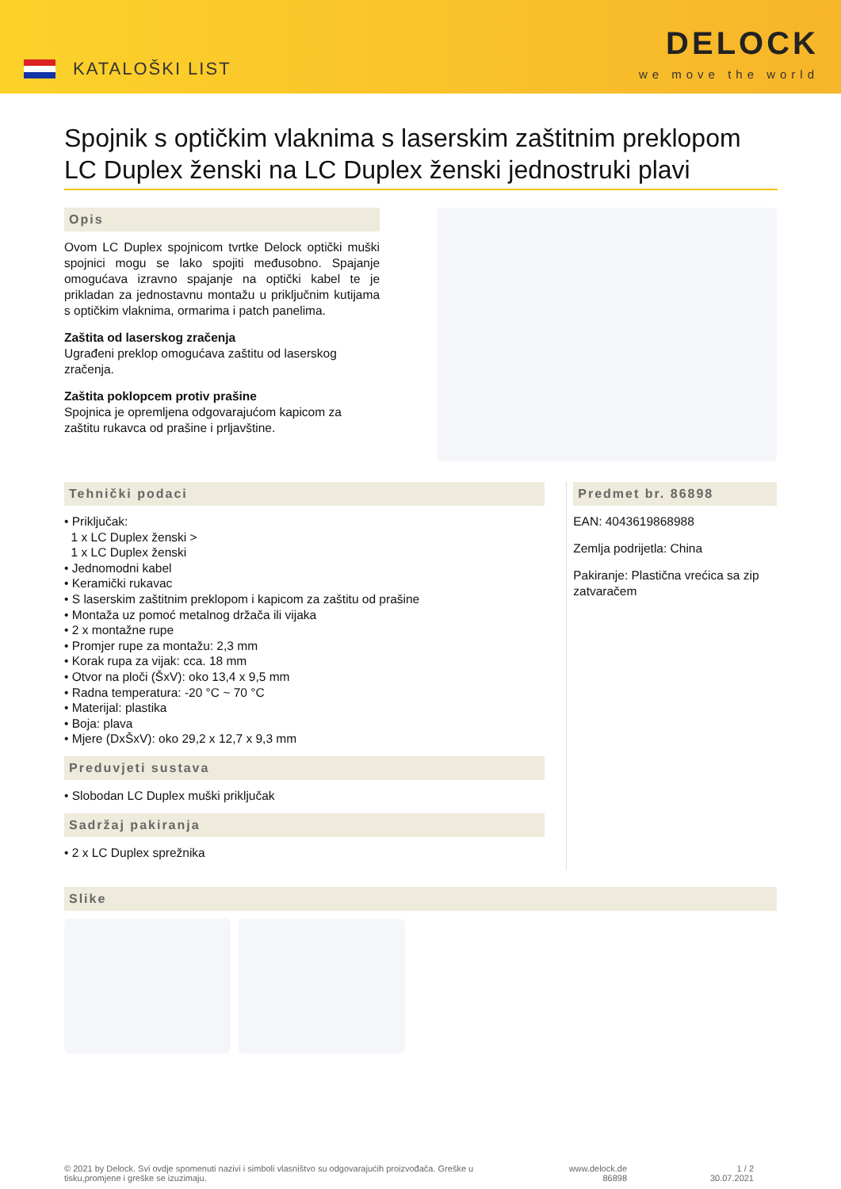KATALOŠKI LIST
DELOCK
we move the world
Spojnik s optičkim vlaknima s laserskim zaštitnim preklopom LC Duplex ženski na LC Duplex ženski jednostruki plavi
Opis
Ovom LC Duplex spojnicom tvrtke Delock optički muški spojnici mogu se lako spojiti međusobno. Spajanje omogućava izravno spajanje na optički kabel te je prikladan za jednostavnu montažu u priključnim kutijama s optičkim vlaknima, ormarima i patch panelima.
Zaštita od laserskog zračenja
Ugrađeni preklop omogućava zaštitu od laserskog zračenja.
Zaštita poklopcem protiv prašine
Spojnica je opremljena odgovarajućom kapicom za zaštitu rukavca od prašine i prljavštine.
Tehnički podaci
• Priključak:
1 x LC Duplex ženski >
1 x LC Duplex ženski
• Jednomodni kabel
• Keramički rukavac
• S laserskim zaštitnim preklopom i kapicom za zaštitu od prašine
• Montaža uz pomoć metalnog držača ili vijaka
• 2 x montažne rupe
• Promjer rupe za montažu: 2,3 mm
• Korak rupa za vijak: cca. 18 mm
• Otvor na ploči (ŠxV): oko 13,4 x 9,5 mm
• Radna temperatura: -20 °C ~ 70 °C
• Materijal: plastika
• Boja: plava
• Mjere (DxŠxV): oko 29,2 x 12,7 x 9,3 mm
Preduvjeti sustava
• Slobodan LC Duplex muški priključak
Sadržaj pakiranja
• 2 x LC Duplex sprežnika
Predmet br. 86898
EAN: 4043619868988
Zemlja podrijetla: China
Pakiranje: Plastična vrećica sa zip zatvaračem
Slike
© 2021 by Delock. Svi ovdje spomenuti nazivi i simboli vlasništvo su odgovarajućih proizvođača. Greške u tisku,promjene i greške se izuzimaju.
www.delock.de
86898
1 / 2
30.07.2021